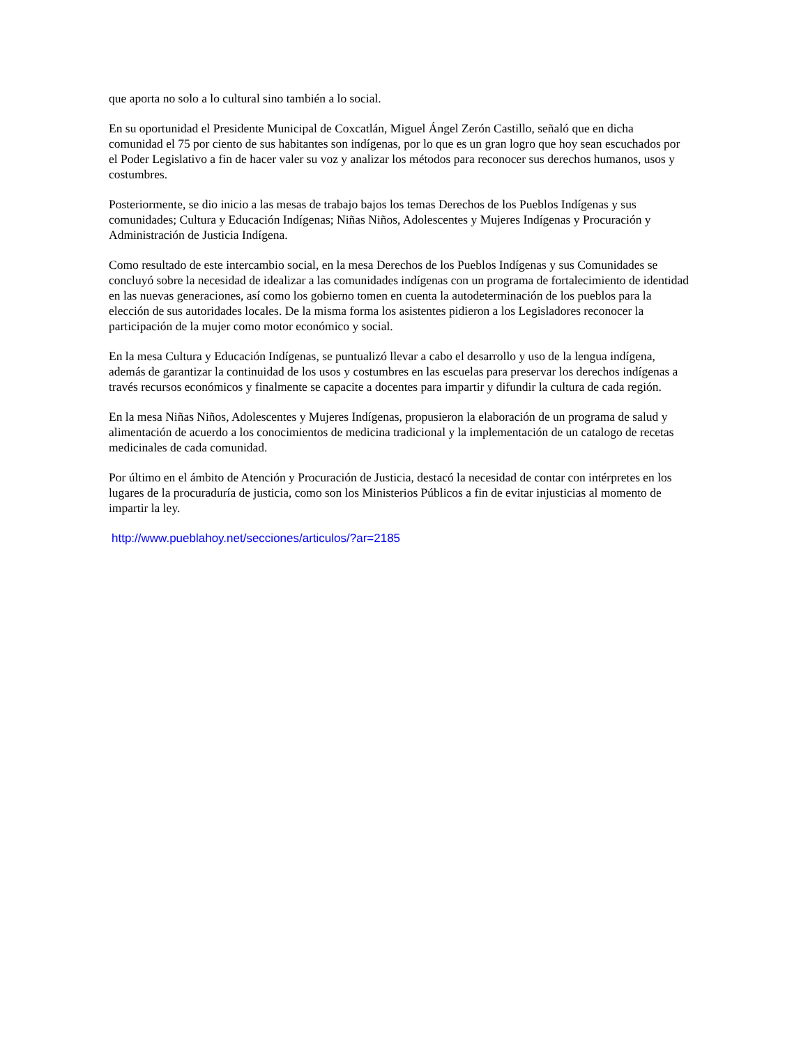que aporta no solo a lo cultural sino también a lo social.
En su oportunidad el Presidente Municipal de Coxcatlán, Miguel Ángel Zerón Castillo, señaló que en dicha comunidad el 75 por ciento de sus habitantes son indígenas, por lo que es un gran logro que hoy sean escuchados por el Poder Legislativo a fin de hacer valer su voz y analizar los métodos para reconocer sus derechos humanos, usos y costumbres.
Posteriormente, se dio inicio a las mesas de trabajo bajos los temas Derechos de los Pueblos Indígenas y sus comunidades; Cultura y Educación Indígenas; Niñas Niños, Adolescentes y Mujeres Indígenas y Procuración y Administración de Justicia Indígena.
Como resultado de este intercambio social, en la mesa Derechos de los Pueblos Indígenas y sus Comunidades se concluyó sobre la necesidad de idealizar a las comunidades indígenas con un programa de fortalecimiento de identidad en las nuevas generaciones, así como los gobierno tomen en cuenta la autodeterminación de los pueblos para la elección de sus autoridades locales. De la misma forma los asistentes pidieron a los Legisladores reconocer la participación de la mujer como motor económico y social.
En la mesa Cultura y Educación Indígenas, se puntualizó llevar a cabo el desarrollo y uso de la lengua indígena, además de garantizar la continuidad de los usos y costumbres en las escuelas para preservar los derechos indígenas a través recursos económicos y finalmente se capacite a docentes para impartir y difundir la cultura de cada región.
En la mesa Niñas Niños, Adolescentes y Mujeres Indígenas, propusieron la elaboración de un programa de salud y alimentación de acuerdo a los conocimientos de medicina tradicional y la implementación de un catalogo de recetas medicinales de cada comunidad.
Por último en el ámbito de Atención y Procuración de Justicia, destacó la necesidad de contar con intérpretes en los lugares de la procuraduría de justicia, como son los Ministerios Públicos a fin de evitar injusticias al momento de impartir la ley.
http://www.pueblahoy.net/secciones/articulos/?ar=2185